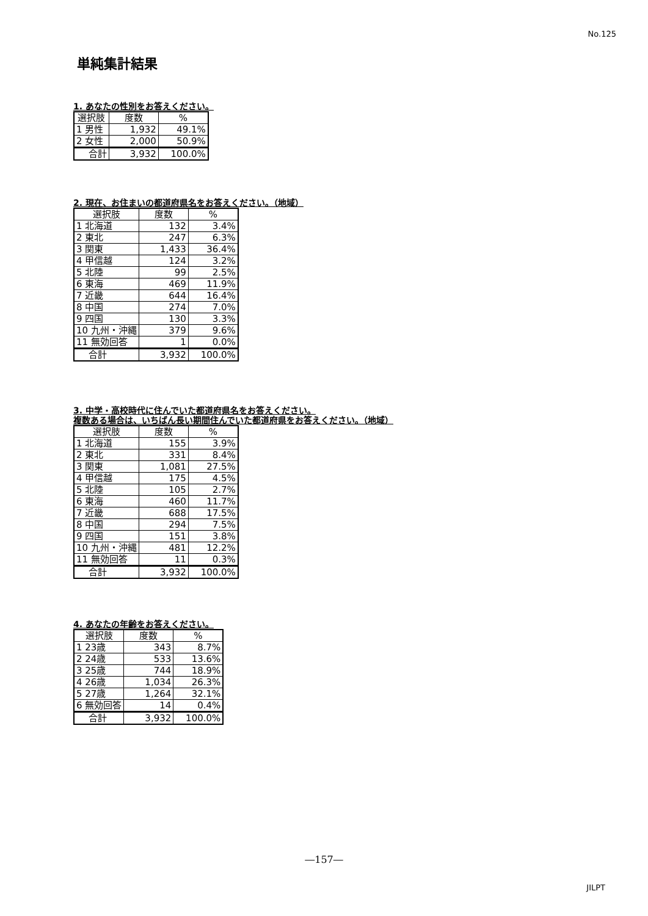No.125
単純集計結果
1. あなたの性別をお答えください。
| 選択肢 | 度数 | % |
| --- | --- | --- |
| 1 男性 | 1,932 | 49.1% |
| 2 女性 | 2,000 | 50.9% |
| 合計 | 3,932 | 100.0% |
2. 現在、お住まいの都道府県名をお答えください。（地域）
| 選択肢 | 度数 | % |
| --- | --- | --- |
| 1 北海道 | 132 | 3.4% |
| 2 東北 | 247 | 6.3% |
| 3 関東 | 1,433 | 36.4% |
| 4 甲信越 | 124 | 3.2% |
| 5 北陸 | 99 | 2.5% |
| 6 東海 | 469 | 11.9% |
| 7 近畿 | 644 | 16.4% |
| 8 中国 | 274 | 7.0% |
| 9 四国 | 130 | 3.3% |
| 10 九州・沖縄 | 379 | 9.6% |
| 11 無効回答 | 1 | 0.0% |
| 合計 | 3,932 | 100.0% |
3. 中学・高校時代に住んでいた都道府県名をお答えください。
複数ある場合は、いちばん長い期間住んでいた都道府県をお答えください。（地域）
| 選択肢 | 度数 | % |
| --- | --- | --- |
| 1 北海道 | 155 | 3.9% |
| 2 東北 | 331 | 8.4% |
| 3 関東 | 1,081 | 27.5% |
| 4 甲信越 | 175 | 4.5% |
| 5 北陸 | 105 | 2.7% |
| 6 東海 | 460 | 11.7% |
| 7 近畿 | 688 | 17.5% |
| 8 中国 | 294 | 7.5% |
| 9 四国 | 151 | 3.8% |
| 10 九州・沖縄 | 481 | 12.2% |
| 11 無効回答 | 11 | 0.3% |
| 合計 | 3,932 | 100.0% |
4. あなたの年齢をお答えください。
| 選択肢 | 度数 | % |
| --- | --- | --- |
| 1 23歳 | 343 | 8.7% |
| 2 24歳 | 533 | 13.6% |
| 3 25歳 | 744 | 18.9% |
| 4 26歳 | 1,034 | 26.3% |
| 5 27歳 | 1,264 | 32.1% |
| 6 無効回答 | 14 | 0.4% |
| 合計 | 3,932 | 100.0% |
―157―
JILPT